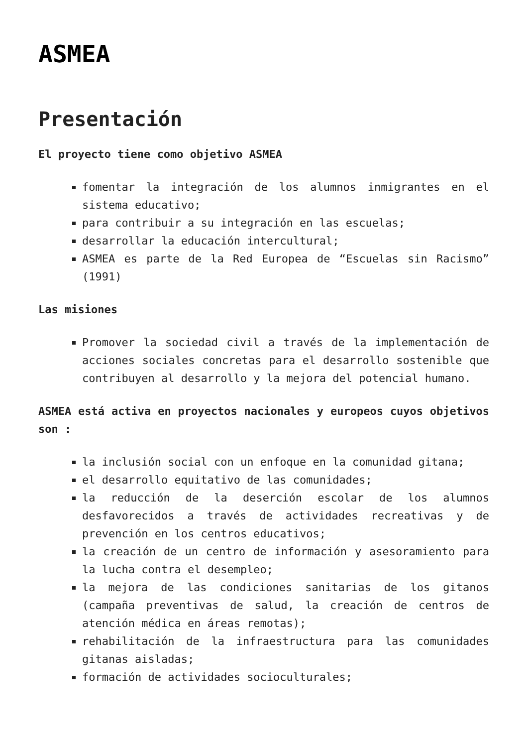ASMEA
Presentación
El proyecto tiene como objetivo ASMEA
fomentar la integración de los alumnos inmigrantes en el sistema educativo;
para contribuir a su integración en las escuelas;
desarrollar la educación intercultural;
ASMEA es parte de la Red Europea de “Escuelas sin Racismo” (1991)
Las misiones
Promover la sociedad civil a través de la implementación de acciones sociales concretas para el desarrollo sostenible que contribuyen al desarrollo y la mejora del potencial humano.
ASMEA está activa en proyectos nacionales y europeos cuyos objetivos son :
la inclusión social con un enfoque en la comunidad gitana;
el desarrollo equitativo de las comunidades;
la reducción de la deserción escolar de los alumnos desfavorecidos a través de actividades recreativas y de prevención en los centros educativos;
la creación de un centro de información y asesoramiento para la lucha contra el desempleo;
la mejora de las condiciones sanitarias de los gitanos (campaña preventivas de salud, la creación de centros de atención médica en áreas remotas);
rehabilitación de la infraestructura para las comunidades gitanas aisladas;
formación de actividades socioculturales;